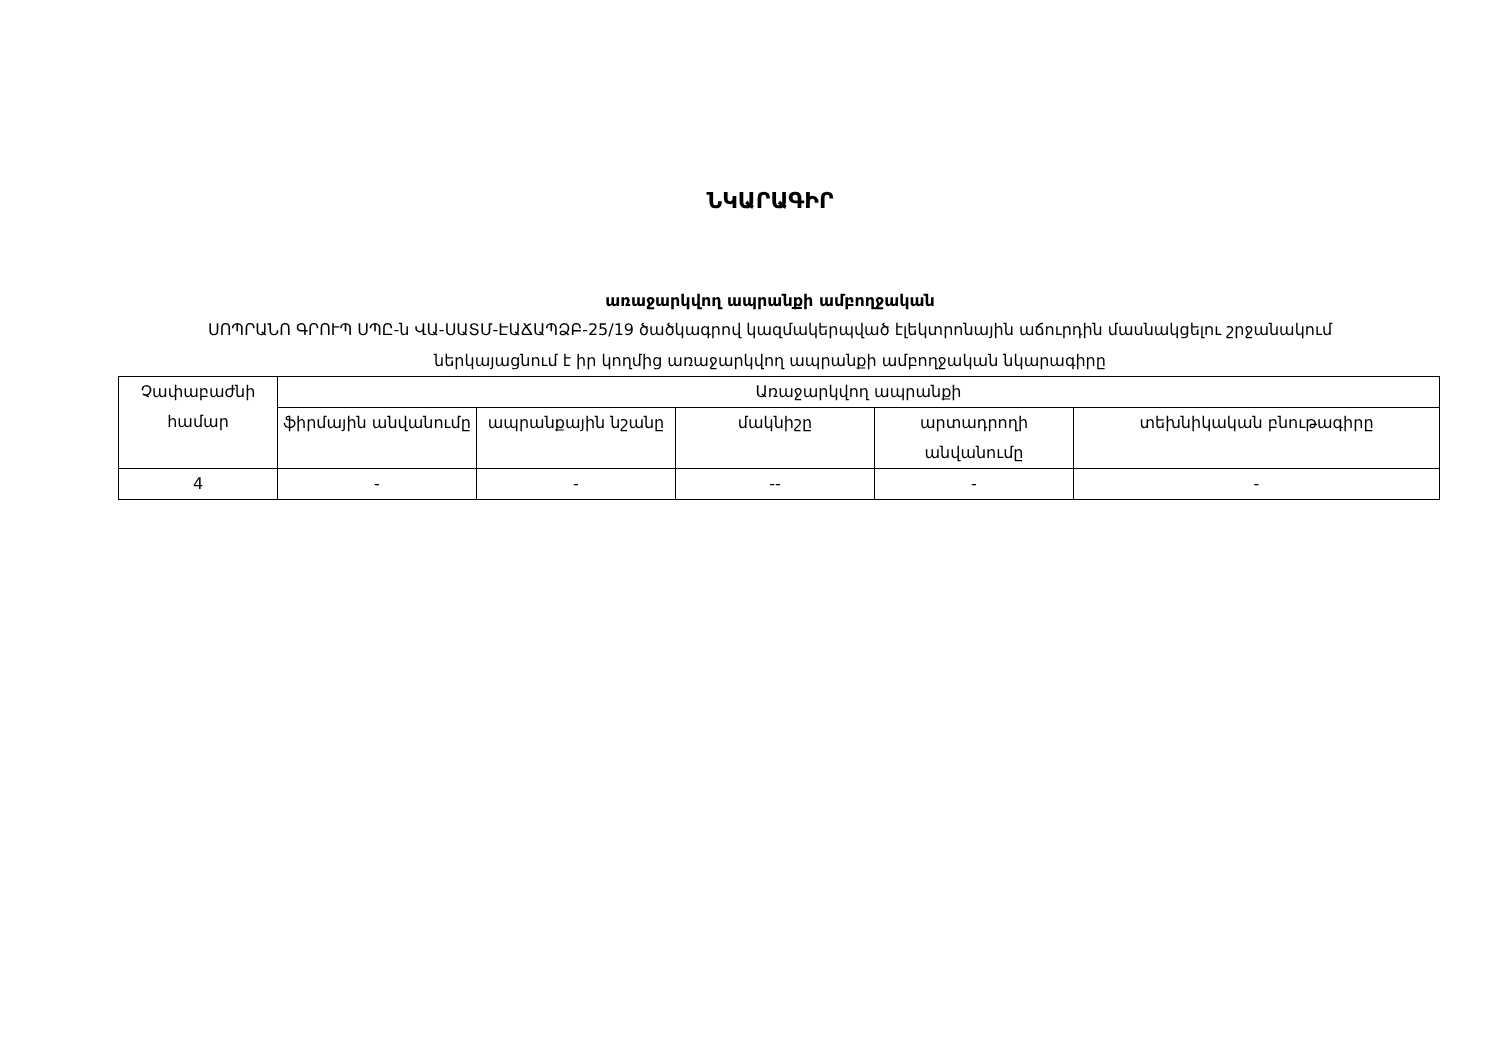ՆԿԱՐԱԳԻՐ
առաջարկվող ապրանքի ամբողջական
ՍՈՊՐԱՆՈ ԳՐՈՒՊ ՍՊԸ-ն ՎԱ-ՍԱՏՄ-ԷԱՃԱՊՁԲ-25/19 ծածկագրով կազմակերպված էլեկտրոնային աճուրդին մասնակցելու շրջանակում ներկայացնում է իր կողմից առաջարկվող ապրանքի ամբողջական նկարագիրը
| Չափաբաժնի համար | Առաջարկվող ապրանքի | | | | |
| --- | --- | --- | --- | --- | --- |
| | ֆիրմային անվանումը | ապրանքային նշանը | մակնիշը | արտադրողի անվանումը | տեխնիկական բնութագիրը |
| 4 | - | - | -- | - | - |